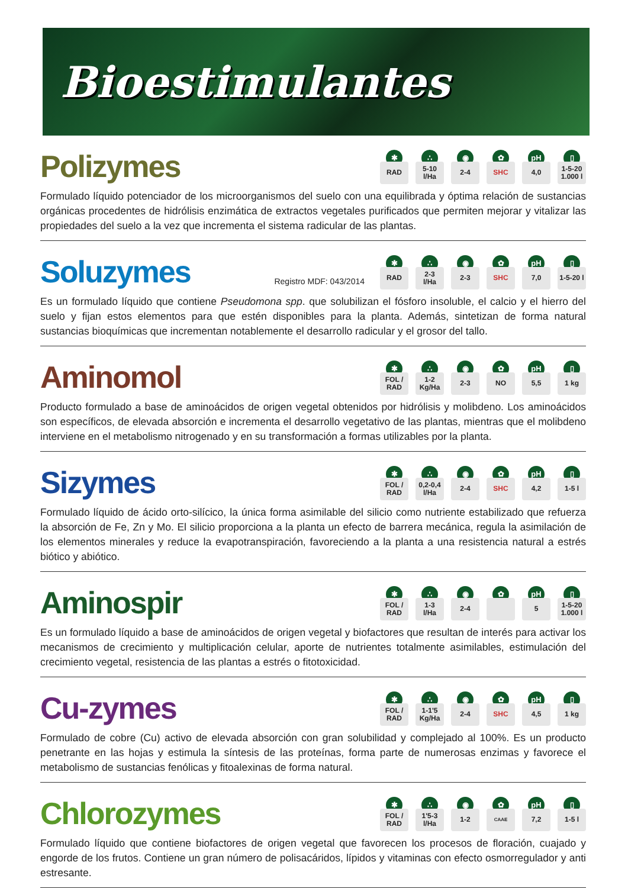Bioestimulantes
Polizymes
✱
RAD
∴
5-10
l/Ha
◉
2-4
✿
SHC
pH
4,0
▯
1-5-20
1.000 l
Formulado líquido potenciador de los microorganismos del suelo con una equilibrada y óptima relación de sustancias orgánicas procedentes de hidrólisis enzimática de extractos vegetales purificados que permiten mejorar y vitalizar las propiedades del suelo a la vez que incrementa el sistema radicular de las plantas.
Soluzymes
Registro MDF: 043/2014
✱
RAD
∴
2-3
l/Ha
◉
2-3
✿
SHC
pH
7,0
▯
1-5-20 l
Es un formulado líquido que contiene Pseudomona spp. que solubilizan el fósforo insoluble, el calcio y el hierro del suelo y fijan estos elementos para que estén disponibles para la planta. Además, sintetizan de forma natural sustancias bioquímicas que incrementan notablemente el desarrollo radicular y el grosor del tallo.
Aminomol
✱
FOL /
RAD
∴
1-2
Kg/Ha
◉
2-3
✿
NO
pH
5,5
▯
1 kg
Producto formulado a base de aminoácidos de origen vegetal obtenidos por hidrólisis y molibdeno. Los aminoácidos son específicos, de elevada absorción e incrementa el desarrollo vegetativo de las plantas, mientras que el molibdeno interviene en el metabolismo nitrogenado y en su transformación a formas utilizables por la planta.
Sizymes
✱
FOL /
RAD
∴
0,2-0,4
l/Ha
◉
2-4
✿
SHC
pH
4,2
▯
1-5 l
Formulado líquido de ácido orto-silícico, la única forma asimilable del silicio como nutriente estabilizado que refuerza la absorción de Fe, Zn y Mo. El silicio proporciona a la planta un efecto de barrera mecánica, regula la asimilación de los elementos minerales y reduce la evapotranspiración, favoreciendo a la planta a una resistencia natural a estrés biótico y abiótico.
Aminospir
✱
FOL /
RAD
∴
1-3
l/Ha
◉
2-4
✿
pH
5
▯
1-5-20
1.000 l
Es un formulado líquido a base de aminoácidos de origen vegetal y biofactores que resultan de interés para activar los mecanismos de crecimiento y multiplicación celular, aporte de nutrientes totalmente asimilables, estimulación del crecimiento vegetal, resistencia de las plantas a estrés o fitotoxicidad.
Cu-zymes
✱
FOL /
RAD
∴
1-1'5
Kg/Ha
◉
2-4
✿
SHC
pH
4,5
▯
1 kg
Formulado de cobre (Cu) activo de elevada absorción con gran solubilidad y complejado al 100%. Es un producto penetrante en las hojas y estimula la síntesis de las proteínas, forma parte de numerosas enzimas y favorece el metabolismo de sustancias fenólicas y fitoalexinas de forma natural.
Chlorozymes
✱
FOL /
RAD
∴
1'5-3
l/Ha
◉
1-2
✿
CAAE
pH
7,2
▯
1-5 l
Formulado líquido que contiene biofactores de origen vegetal que favorecen los procesos de floración, cuajado y engorde de los frutos. Contiene un gran número de polisacáridos, lípidos y vitaminas con efecto osmorregulador y anti estresante.